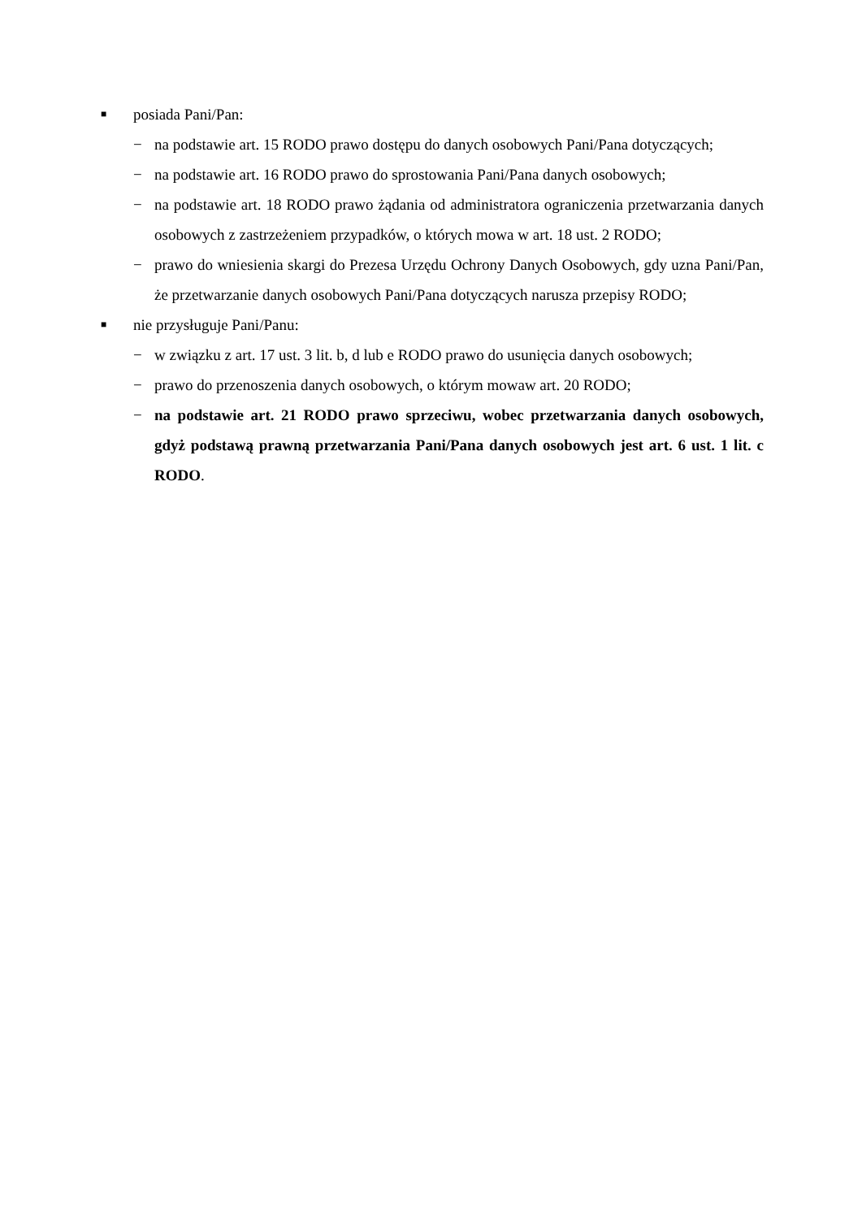■ posiada Pani/Pan:
− na podstawie art. 15 RODO prawo dostępu do danych osobowych Pani/Pana dotyczących;
− na podstawie art. 16 RODO prawo do sprostowania Pani/Pana danych osobowych;
− na podstawie art. 18 RODO prawo żądania od administratora ograniczenia przetwarzania danych osobowych z zastrzeżeniem przypadków, o których mowa w art. 18 ust. 2 RODO;
− prawo do wniesienia skargi do Prezesa Urzędu Ochrony Danych Osobowych, gdy uzna Pani/Pan, że przetwarzanie danych osobowych Pani/Pana dotyczących narusza przepisy RODO;
■ nie przysługuje Pani/Panu:
− w związku z art. 17 ust. 3 lit. b, d lub e RODO prawo do usunięcia danych osobowych;
− prawo do przenoszenia danych osobowych, o którym mowaw art. 20 RODO;
− na podstawie art. 21 RODO prawo sprzeciwu, wobec przetwarzania danych osobowych, gdyż podstawą prawną przetwarzania Pani/Pana danych osobowych jest art. 6 ust. 1 lit. c RODO.